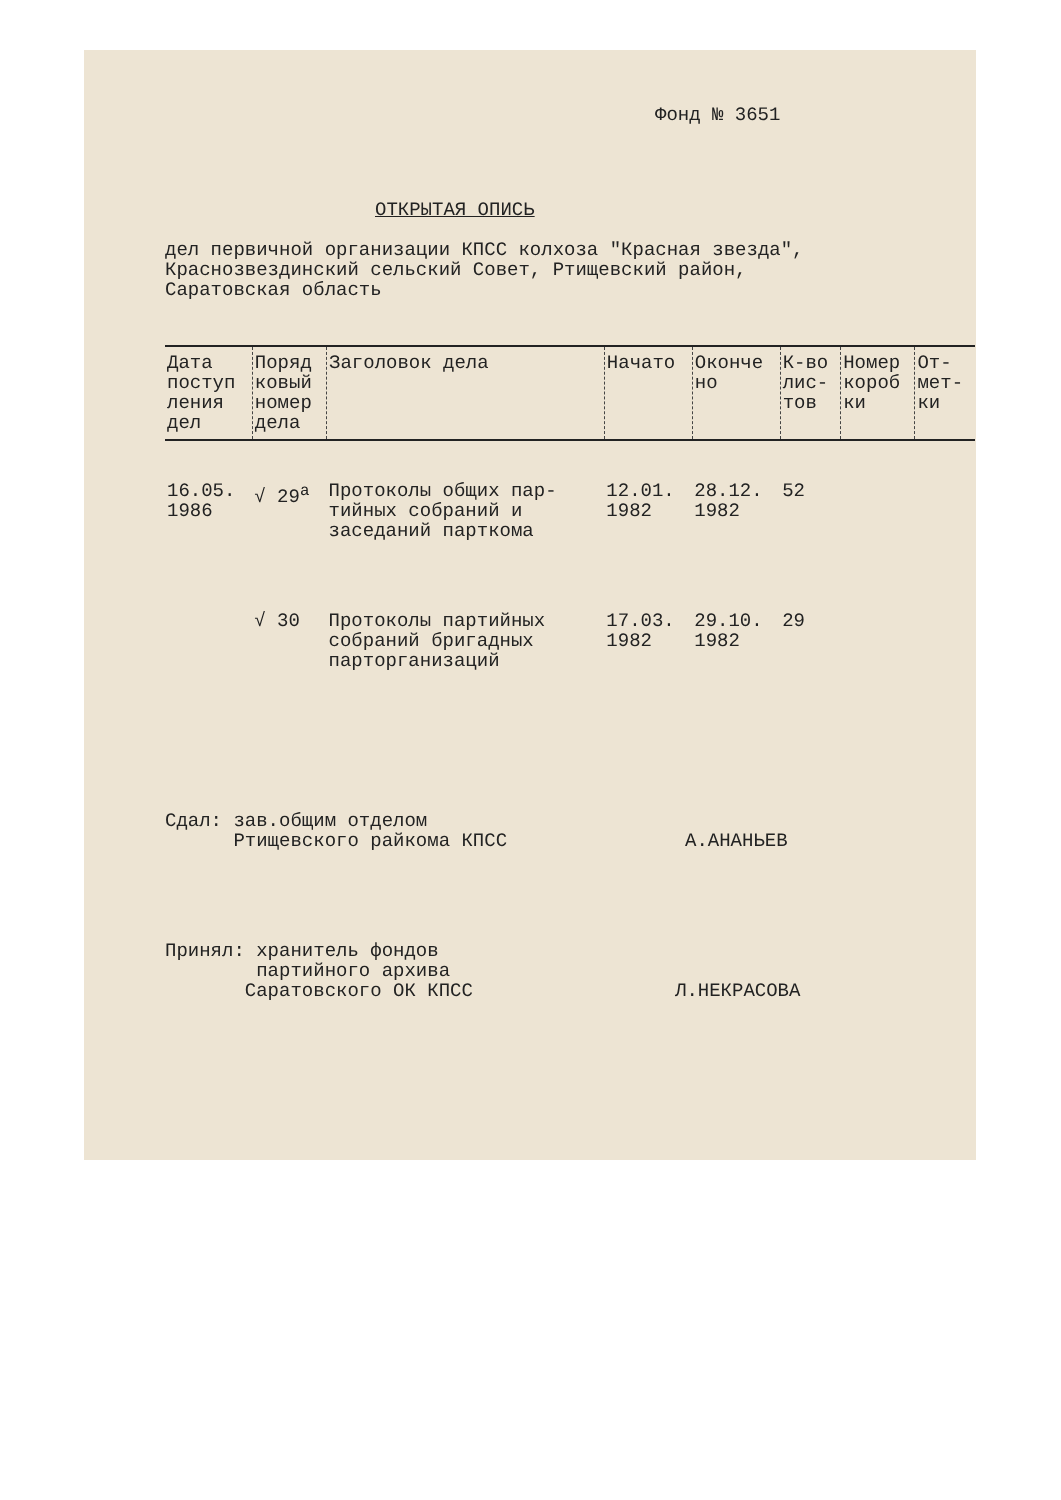Фонд № 3651
ОТКРЫТАЯ ОПИСЬ
дел первичной организации КПСС колхоза "Красная звезда",
Краснозвездинский сельский Совет, Ртищевский район,
Саратовская область
| Дата поступ ления дел | Поряд ковый номер дела | Заголовок дела | Начато | Оконче но | К-во лис- тов | Номер короб ки | От- мет- ки |
| --- | --- | --- | --- | --- | --- | --- | --- |
| 16.05. 1986 | √ 29<sup>а</sup> | Протоколы общих пар- тийных собраний и заседаний парткома | 12.01. 1982 | 28.12. 1982 | 52 | | |
| | √ 30 | Протоколы партийных собраний бригадных парторганизаций | 17.03. 1982 | 29.10. 1982 | 29 | | |
Сдал: зав.общим отделом
Ртищевского райкома КПСС
А.АНАНЬЕВ
Принял: хранитель фондов
партийного архива
Саратовского ОК КПСС
Л.НЕКРАСОВА